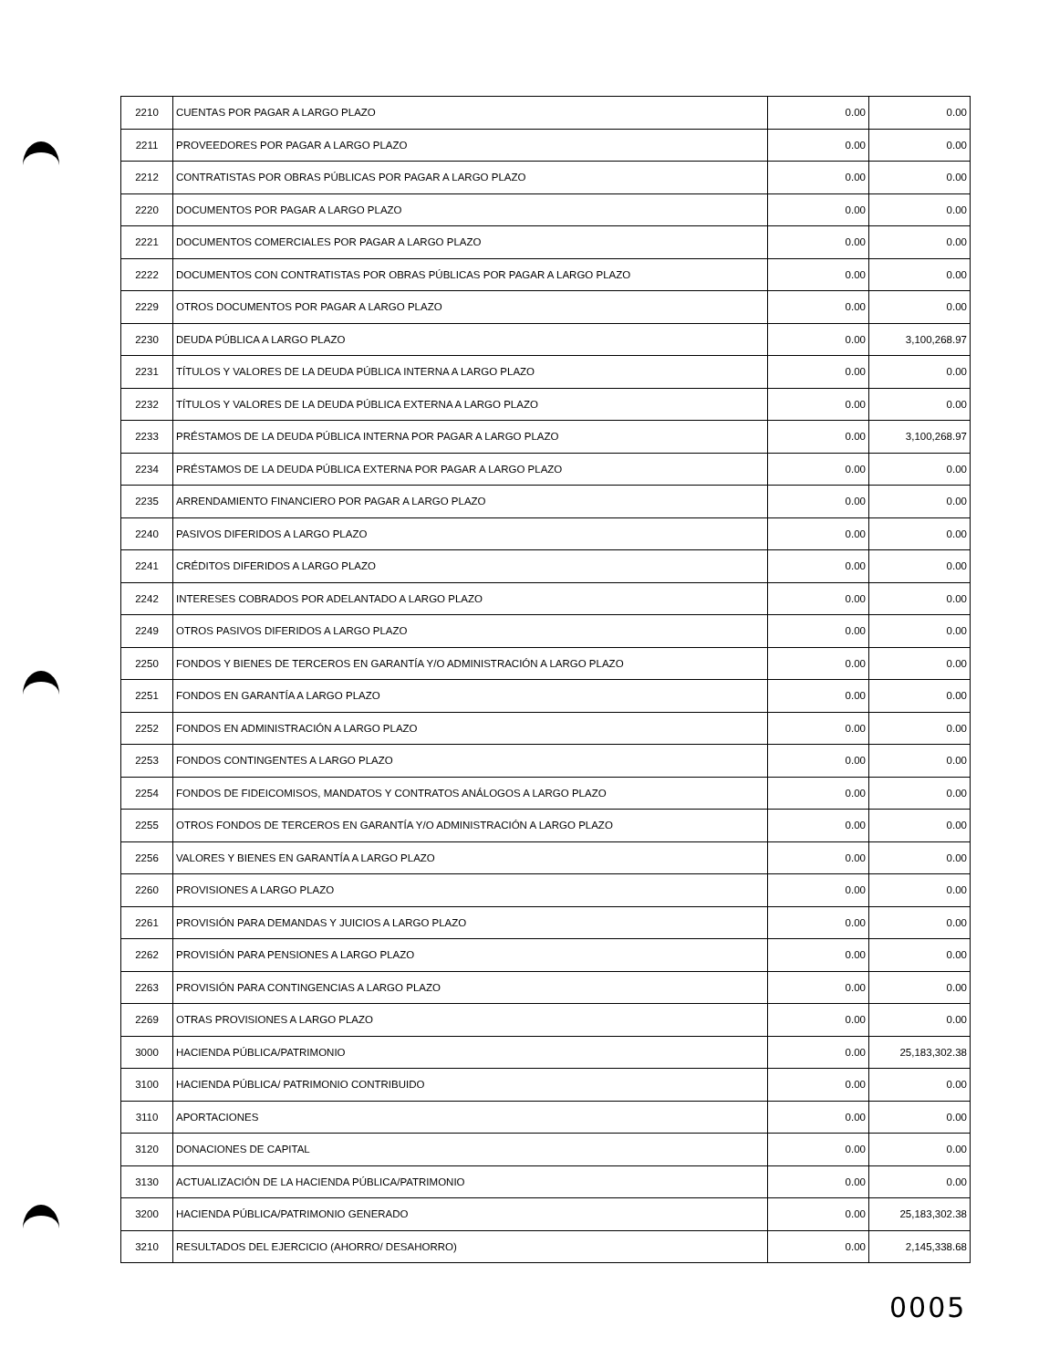| 2210 | CUENTAS POR PAGAR A LARGO PLAZO | 0.00 | 0.00 |
| 2211 | PROVEEDORES POR PAGAR A LARGO PLAZO | 0.00 | 0.00 |
| 2212 | CONTRATISTAS POR OBRAS PÚBLICAS POR PAGAR A LARGO PLAZO | 0.00 | 0.00 |
| 2220 | DOCUMENTOS POR PAGAR A LARGO PLAZO | 0.00 | 0.00 |
| 2221 | DOCUMENTOS COMERCIALES POR PAGAR A LARGO PLAZO | 0.00 | 0.00 |
| 2222 | DOCUMENTOS CON CONTRATISTAS POR OBRAS PÚBLICAS POR PAGAR A LARGO PLAZO | 0.00 | 0.00 |
| 2229 | OTROS DOCUMENTOS POR PAGAR A LARGO PLAZO | 0.00 | 0.00 |
| 2230 | DEUDA PÚBLICA A LARGO PLAZO | 0.00 | 3,100,268.97 |
| 2231 | TÍTULOS Y VALORES DE LA DEUDA PÚBLICA INTERNA A LARGO PLAZO | 0.00 | 0.00 |
| 2232 | TÍTULOS Y VALORES DE LA DEUDA PÚBLICA EXTERNA A LARGO PLAZO | 0.00 | 0.00 |
| 2233 | PRÉSTAMOS DE LA DEUDA PÚBLICA INTERNA POR PAGAR A LARGO PLAZO | 0.00 | 3,100,268.97 |
| 2234 | PRÉSTAMOS DE LA DEUDA PÚBLICA EXTERNA POR PAGAR A LARGO PLAZO | 0.00 | 0.00 |
| 2235 | ARRENDAMIENTO FINANCIERO POR PAGAR A LARGO PLAZO | 0.00 | 0.00 |
| 2240 | PASIVOS DIFERIDOS A LARGO PLAZO | 0.00 | 0.00 |
| 2241 | CRÉDITOS DIFERIDOS A LARGO PLAZO | 0.00 | 0.00 |
| 2242 | INTERESES COBRADOS POR ADELANTADO A LARGO PLAZO | 0.00 | 0.00 |
| 2249 | OTROS PASIVOS DIFERIDOS A LARGO PLAZO | 0.00 | 0.00 |
| 2250 | FONDOS Y BIENES DE TERCEROS EN GARANTÍA Y/O ADMINISTRACIÓN A LARGO PLAZO | 0.00 | 0.00 |
| 2251 | FONDOS EN GARANTÍA A LARGO PLAZO | 0.00 | 0.00 |
| 2252 | FONDOS EN ADMINISTRACIÓN A LARGO PLAZO | 0.00 | 0.00 |
| 2253 | FONDOS CONTINGENTES A LARGO PLAZO | 0.00 | 0.00 |
| 2254 | FONDOS DE FIDEICOMISOS, MANDATOS Y CONTRATOS ANÁLOGOS A LARGO PLAZO | 0.00 | 0.00 |
| 2255 | OTROS FONDOS DE TERCEROS EN GARANTÍA Y/O ADMINISTRACIÓN A LARGO PLAZO | 0.00 | 0.00 |
| 2256 | VALORES Y BIENES EN GARANTÍA A LARGO PLAZO | 0.00 | 0.00 |
| 2260 | PROVISIONES A LARGO PLAZO | 0.00 | 0.00 |
| 2261 | PROVISIÓN PARA DEMANDAS Y JUICIOS A LARGO PLAZO | 0.00 | 0.00 |
| 2262 | PROVISIÓN PARA PENSIONES A LARGO PLAZO | 0.00 | 0.00 |
| 2263 | PROVISIÓN PARA CONTINGENCIAS A LARGO PLAZO | 0.00 | 0.00 |
| 2269 | OTRAS PROVISIONES A LARGO PLAZO | 0.00 | 0.00 |
| 3000 | HACIENDA PÚBLICA/PATRIMONIO | 0.00 | 25,183,302.38 |
| 3100 | HACIENDA PÚBLICA/ PATRIMONIO CONTRIBUIDO | 0.00 | 0.00 |
| 3110 | APORTACIONES | 0.00 | 0.00 |
| 3120 | DONACIONES DE CAPITAL | 0.00 | 0.00 |
| 3130 | ACTUALIZACIÓN DE LA HACIENDA PÚBLICA/PATRIMONIO | 0.00 | 0.00 |
| 3200 | HACIENDA PÚBLICA/PATRIMONIO GENERADO | 0.00 | 25,183,302.38 |
| 3210 | RESULTADOS DEL EJERCICIO (AHORRO/ DESAHORRO) | 0.00 | 2,145,338.68 |
0005